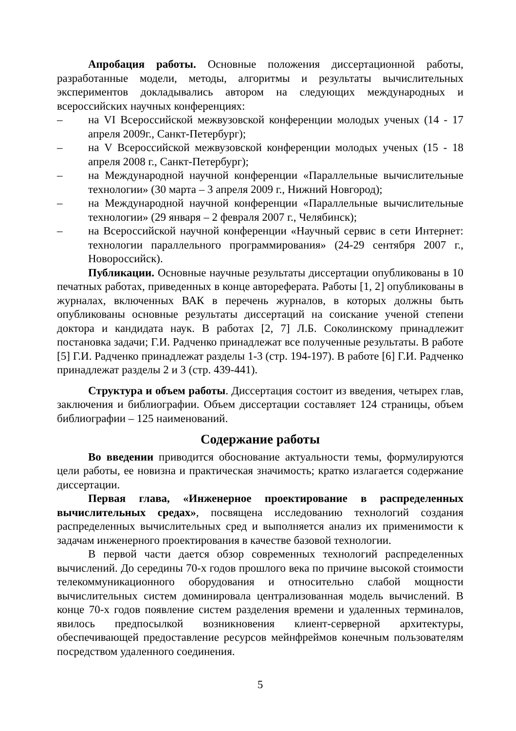Апробация работы. Основные положения диссертационной работы, разработанные модели, методы, алгоритмы и результаты вычислительных экспериментов докладывались автором на следующих международных и всероссийских научных конференциях:
– на VI Всероссийской межвузовской конференции молодых ученых (14 - 17 апреля 2009г., Санкт-Петербург);
– на V Всероссийской межвузовской конференции молодых ученых (15 - 18 апреля 2008 г., Санкт-Петербург);
– на Международной научной конференции «Параллельные вычислительные технологии» (30 марта – 3 апреля 2009 г., Нижний Новгород);
– на Международной научной конференции «Параллельные вычислительные технологии» (29 января – 2 февраля 2007 г., Челябинск);
– на Всероссийской научной конференции «Научный сервис в сети Интернет: технологии параллельного программирования» (24-29 сентября 2007 г., Новороссийск).
Публикации. Основные научные результаты диссертации опубликованы в 10 печатных работах, приведенных в конце автореферата. Работы [1, 2] опубликованы в журналах, включенных ВАК в перечень журналов, в которых должны быть опубликованы основные результаты диссертаций на соискание ученой степени доктора и кандидата наук. В работах [2, 7] Л.Б. Соколинскому принадлежит постановка задачи; Г.И. Радченко принадлежат все полученные результаты. В работе [5] Г.И. Радченко принадлежат разделы 1-3 (стр. 194-197). В работе [6] Г.И. Радченко принадлежат разделы 2 и 3 (стр. 439-441).
Структура и объем работы. Диссертация состоит из введения, четырех глав, заключения и библиографии. Объем диссертации составляет 124 страницы, объем библиографии – 125 наименований.
Содержание работы
Во введении приводится обоснование актуальности темы, формулируются цели работы, ее новизна и практическая значимость; кратко излагается содержание диссертации.
Первая глава, «Инженерное проектирование в распределенных вычислительных средах», посвящена исследованию технологий создания распределенных вычислительных сред и выполняется анализ их применимости к задачам инженерного проектирования в качестве базовой технологии.
В первой части дается обзор современных технологий распределенных вычислений. До середины 70-х годов прошлого века по причине высокой стоимости телекоммуникационного оборудования и относительно слабой мощности вычислительных систем доминировала централизованная модель вычислений. В конце 70-х годов появление систем разделения времени и удаленных терминалов, явилось предпосылкой возникновения клиент-серверной архитектуры, обеспечивающей предоставление ресурсов мейнфреймов конечным пользователям посредством удаленного соединения.
5